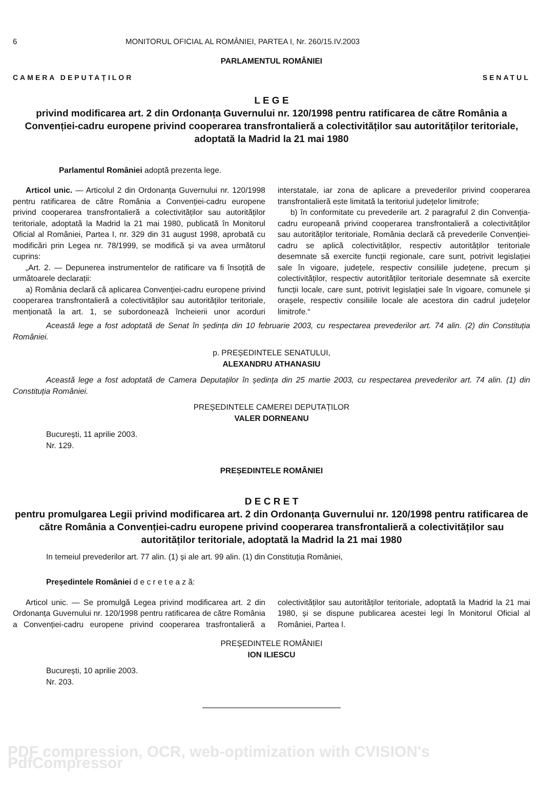6 MONITORUL OFICIAL AL ROMÂNIEI, PARTEA I, Nr. 260/15.IV.2003
PARLAMENTUL ROMÂNIEI
CAMERA DEPUTAȚILOR SENATUL
L E G E
privind modificarea art. 2 din Ordonanța Guvernului nr. 120/1998 pentru ratificarea de către România a Convenției-cadru europene privind cooperarea transfrontalieră a colectivităților sau autorităților teritoriale, adoptată la Madrid la 21 mai 1980
Parlamentul României adoptă prezenta lege.
Articol unic. — Articolul 2 din Ordonanța Guvernului nr. 120/1998 pentru ratificarea de către România a Convenției-cadru europene privind cooperarea transfrontalieră a colectivităților sau autorităților teritoriale, adoptată la Madrid la 21 mai 1980, publicată în Monitorul Oficial al României, Partea I, nr. 329 din 31 august 1998, aprobată cu modificări prin Legea nr. 78/1999, se modifică și va avea următorul cuprins:
„Art. 2. — Depunerea instrumentelor de ratificare va fi însoțită de următoarele declarații:
a) România declară că aplicarea Convenției-cadru europene privind cooperarea transfrontalieră a colectivităților sau autorităților teritoriale, menționată la art. 1, se subordonează încheierii unor acorduri interstatale, iar zona de aplicare a prevederilor privind cooperarea transfrontalieră este limitată la teritoriul județelor limitrofe;
b) în conformitate cu prevederile art. 2 paragraful 2 din Convenția-cadru europeană privind cooperarea transfrontalieră a colectivităților sau autorităților teritoriale, România declară că prevederile Convenției-cadru se aplică colectivităților, respectiv autorităților teritoriale desemnate să exercite funcții regionale, care sunt, potrivit legislației sale în vigoare, județele, respectiv consiliile județene, precum și colectivităților, respectiv autorităților teritoriale desemnate să exercite funcții locale, care sunt, potrivit legislației sale în vigoare, comunele și orașele, respectiv consiliile locale ale acestora din cadrul județelor limitrofe.“
Această lege a fost adoptată de Senat în ședința din 10 februarie 2003, cu respectarea prevederilor art. 74 alin. (2) din Constituția României.
p. PREȘEDINTELE SENATULUI,
ALEXANDRU ATHANASIU
Această lege a fost adoptată de Camera Deputaților în ședința din 25 martie 2003, cu respectarea prevederilor art. 74 alin. (1) din Constituția României.
PREȘEDINTELE CAMEREI DEPUTAȚILOR
VALER DORNEANU
București, 11 aprilie 2003.
Nr. 129.
PREȘEDINTELE ROMÂNIEI
D E C R E T
pentru promulgarea Legii privind modificarea art. 2 din Ordonanța Guvernului nr. 120/1998 pentru ratificarea de către România a Convenției-cadru europene privind cooperarea transfrontalieră a colectivităților sau autorităților teritoriale, adoptată la Madrid la 21 mai 1980
In temeiul prevederilor art. 77 alin. (1) și ale art. 99 alin. (1) din Constituția României,
Președintele României d e c r e t e a z ă:
Articol unic. — Se promulgă Legea privind modificarea art. 2 din Ordonanța Guvernului nr. 120/1998 pentru ratificarea de către România a Convenției-cadru europene privind cooperarea trasfrontalieră a colectivităților sau autorităților teritoriale, adoptată la Madrid la 21 mai 1980, și se dispune publicarea acestei legi în Monitorul Oficial al României, Partea I.
PREȘEDINTELE ROMÂNIEI
ION ILIESCU
București, 10 aprilie 2003.
Nr. 203.
PDF compression, OCR, web-optimization with CVISION's PdfCompressor